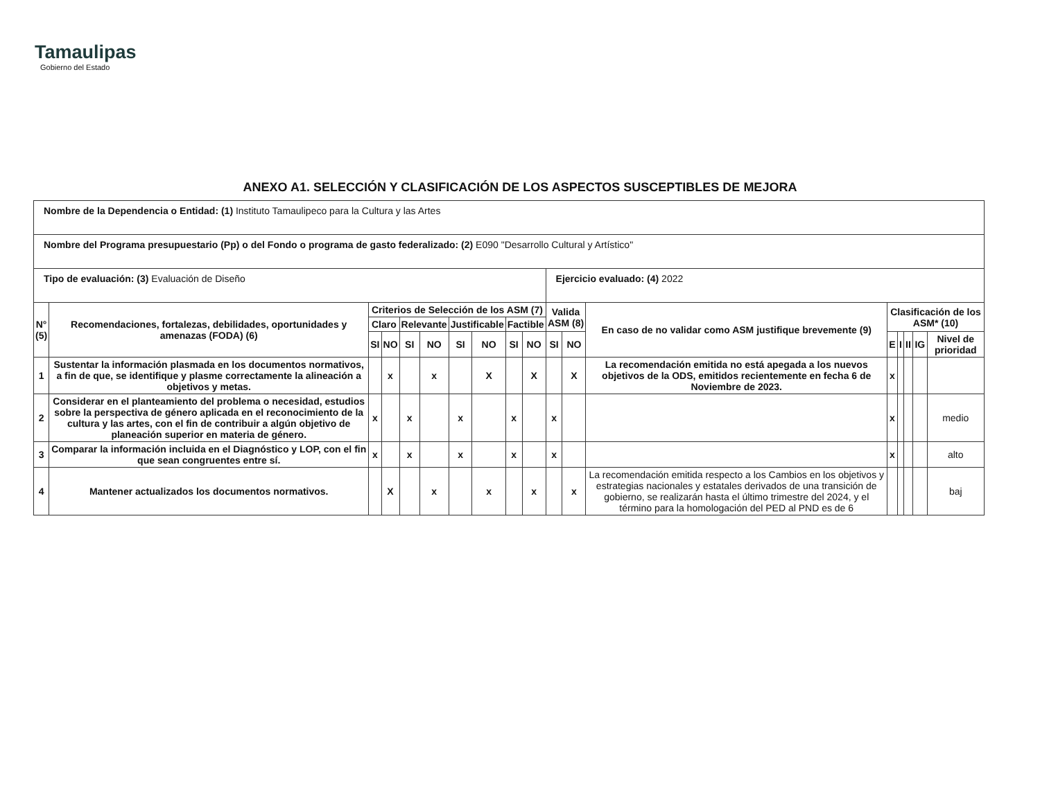Tamaulipas
Gobierno del Estado
ANEXO A1. SELECCIÓN Y CLASIFICACIÓN DE LOS ASPECTOS SUSCEPTIBLES DE MEJORA
| Nombre de la Dependencia o Entidad: (1) Instituto Tamaulipeco para la Cultura y las Artes | | | | | | | | | | | | | | | | | |
| Nombre del Programa presupuestario (Pp) o del Fondo o programa de gasto federalizado: (2) E090 "Desarrollo Cultural y Artístico" | | | | | | | | | | | | | | | | | |
| Tipo de evaluación: (3) Evaluación de Diseño | | | | | | | | | | Ejercicio evaluado: (4) 2022 | | | | | | | |
| N° (5) | Recomendaciones, fortalezas, debilidades, oportunidades y amenazas (FODA) (6) | Criterios de Selección de los ASM (7) | | | | | | | | Valida ASM (8) | | En caso de no validar como ASM justifique brevemente (9) | Clasificación de los ASM* (10) | | | | |
| | | Claro | | Relevante | | Justificable | | Factible | | | | | | | | | |
| | | SI | NO | SI | NO | SI | NO | SI | NO | SI | NO | | E | I | II | IG | Nivel de prioridad |
| 1 | Sustentar la información plasmada en los documentos normativos, a fin de que, se identifique y plasme correctamente la alineación a objetivos y metas. | | x | | x | | X | | X | | X | La recomendación emitida no está apegada a los nuevos objetivos de la ODS, emitidos recientemente en fecha 6 de Noviembre de 2023. | x | | | | |
| 2 | Considerar en el planteamiento del problema o necesidad, estudios sobre la perspectiva de género aplicada en el reconocimiento de la cultura y las artes, con el fin de contribuir a algún objetivo de planeación superior en materia de género. | x | | x | | x | | x | | x | | | x | | | | medio |
| 3 | Comparar la información incluida en el Diagnóstico y LOP, con el fin que sean congruentes entre sí. | x | | x | | x | | x | | x | | | x | | | | alto |
| 4 | Mantener actualizados los documentos normativos. | | X | | x | | x | | x | | x | La recomendación emitida respecto a los Cambios en los objetivos y estrategias nacionales y estatales derivados de una transición de gobierno, se realizarán hasta el último trimestre del 2024, y el término para la homologación del PED al PND es de 6 | | | | | baj |